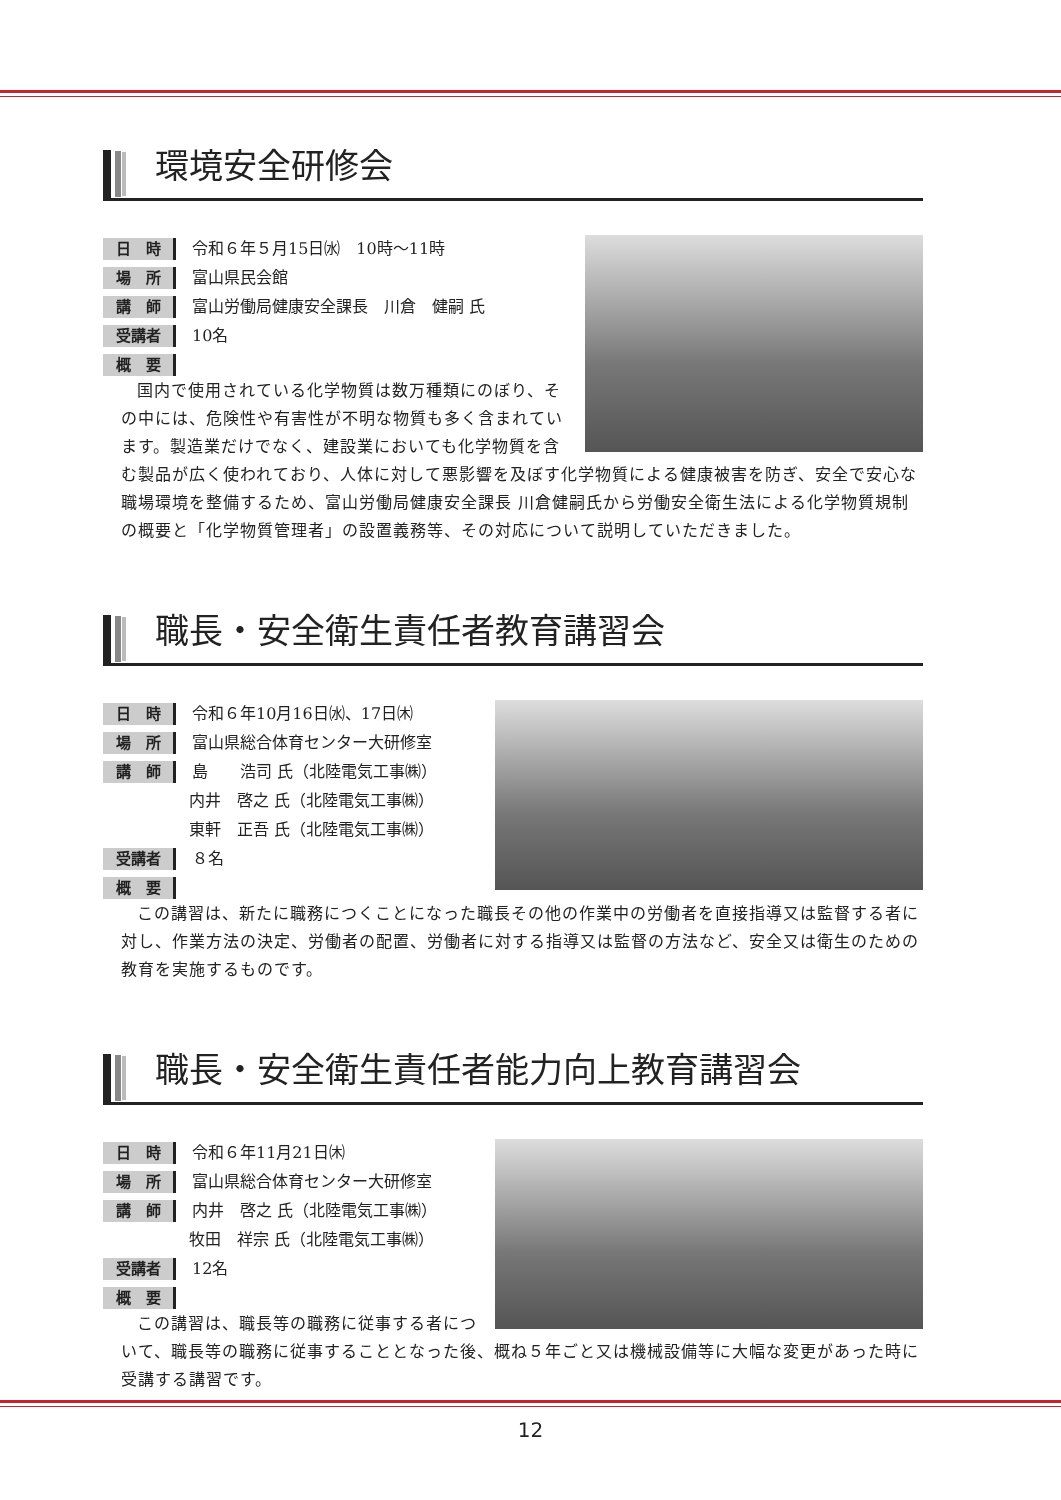環境安全研修会
日　時 令和６年５月15日㈬　10時〜11時
場　所 富山県民会館
講　師 富山労働局健康安全課長　川倉　健嗣 氏
受講者 10名
概　要
国内で使用されている化学物質は数万種類にのぼり、その中には、危険性や有害性が不明な物質も多く含まれています。製造業だけでなく、建設業においても化学物質を含む製品が広く使われており、人体に対して悪影響を及ぼす化学物質による健康被害を防ぎ、安全で安心な職場環境を整備するため、富山労働局健康安全課長 川倉健嗣氏から労働安全衛生法による化学物質規制の概要と「化学物質管理者」の設置義務等、その対応について説明していただきました。
職長・安全衛生責任者教育講習会
日　時 令和６年10月16日㈬、17日㈭
場　所 富山県総合体育センター大研修室
講　師 島　　浩司 氏（北陸電気工事㈱）
内井　啓之 氏（北陸電気工事㈱）
東軒　正吾 氏（北陸電気工事㈱）
受講者 ８名
概　要
この講習は、新たに職務につくことになった職長その他の作業中の労働者を直接指導又は監督する者に対し、作業方法の決定、労働者の配置、労働者に対する指導又は監督の方法など、安全又は衛生のための教育を実施するものです。
職長・安全衛生責任者能力向上教育講習会
日　時 令和６年11月21日㈭
場　所 富山県総合体育センター大研修室
講　師 内井　啓之 氏（北陸電気工事㈱）
牧田　祥宗 氏（北陸電気工事㈱）
受講者 12名
概　要
この講習は、職長等の職務に従事する者について、職長等の職務に従事することとなった後、概ね５年ごと又は機械設備等に大幅な変更があった時に受講する講習です。
12